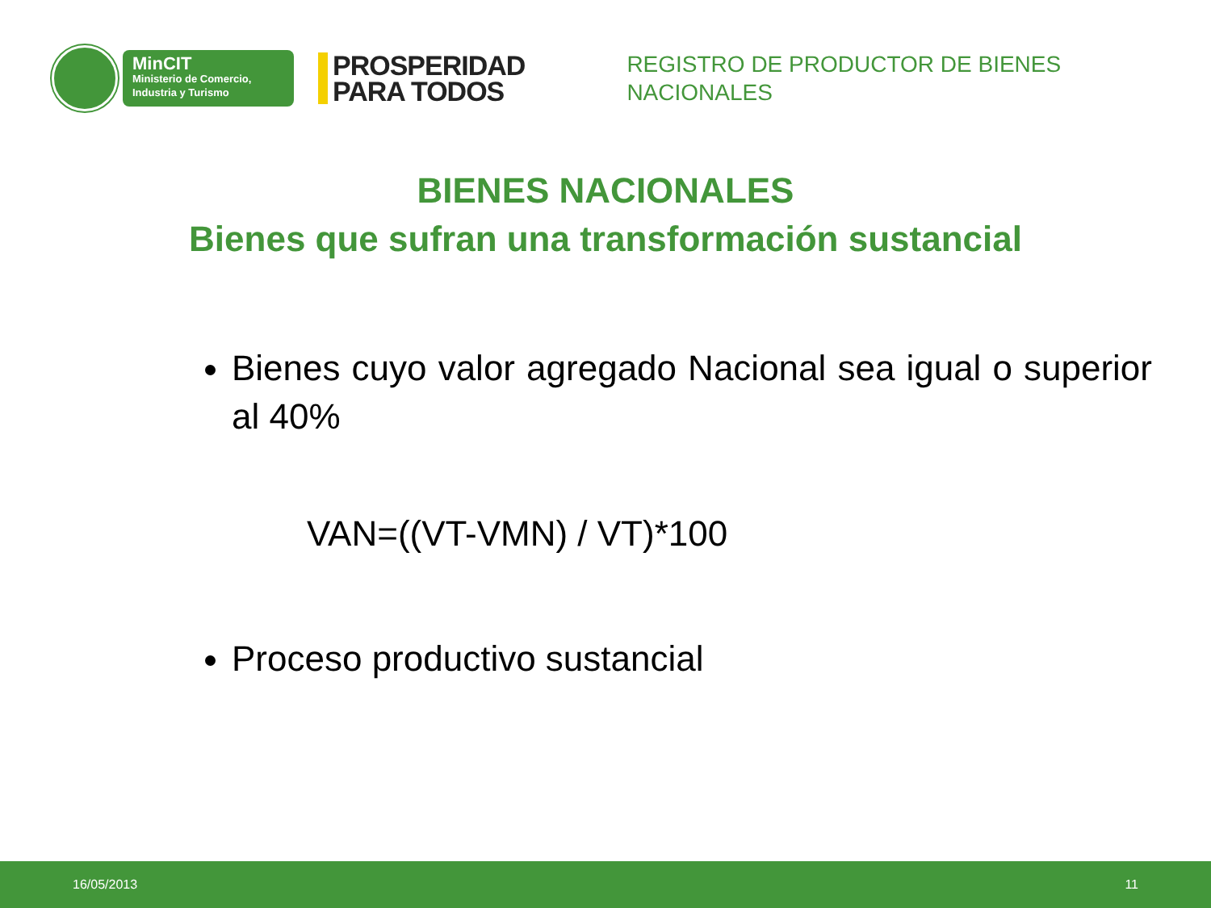MinCIT
Ministerio de Comercio,
Industria y Turismo
PROSPERIDAD
PARA TODOS
REGISTRO DE PRODUCTOR DE BIENES
NACIONALES
BIENES NACIONALES
Bienes que sufran una transformación sustancial
Bienes cuyo valor agregado Nacional sea igual o superior al 40%
VAN=((VT-VMN) / VT)*100
Proceso productivo sustancial
16/05/2013 11